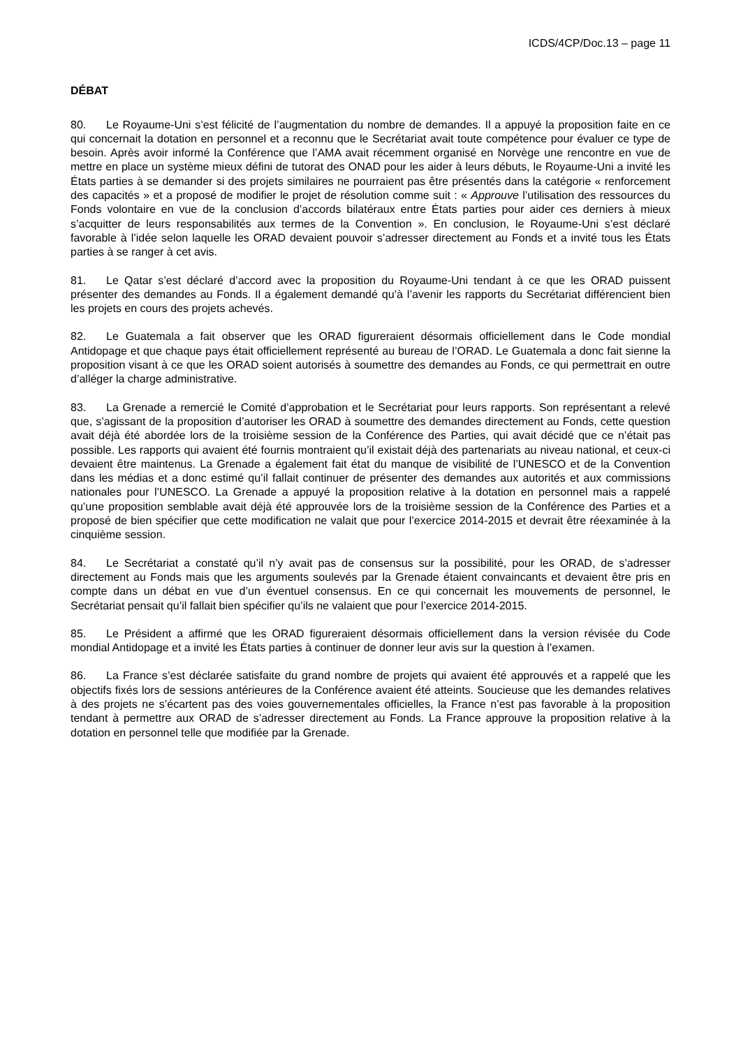ICDS/4CP/Doc.13 – page 11
DÉBAT
80. Le Royaume-Uni s’est félicité de l’augmentation du nombre de demandes. Il a appuyé la proposition faite en ce qui concernait la dotation en personnel et a reconnu que le Secrétariat avait toute compétence pour évaluer ce type de besoin. Après avoir informé la Conférence que l’AMA avait récemment organisé en Norvège une rencontre en vue de mettre en place un système mieux défini de tutorat des ONAD pour les aider à leurs débuts, le Royaume-Uni a invité les États parties à se demander si des projets similaires ne pourraient pas être présentés dans la catégorie « renforcement des capacités » et a proposé de modifier le projet de résolution comme suit : « Approuve l’utilisation des ressources du Fonds volontaire en vue de la conclusion d’accords bilatéraux entre États parties pour aider ces derniers à mieux s’acquitter de leurs responsabilités aux termes de la Convention ». En conclusion, le Royaume-Uni s’est déclaré favorable à l’idée selon laquelle les ORAD devaient pouvoir s’adresser directement au Fonds et a invité tous les États parties à se ranger à cet avis.
81. Le Qatar s’est déclaré d’accord avec la proposition du Royaume-Uni tendant à ce que les ORAD puissent présenter des demandes au Fonds. Il a également demandé qu’à l’avenir les rapports du Secrétariat différencient bien les projets en cours des projets achevés.
82. Le Guatemala a fait observer que les ORAD figureraient désormais officiellement dans le Code mondial Antidopage et que chaque pays était officiellement représenté au bureau de l’ORAD. Le Guatemala a donc fait sienne la proposition visant à ce que les ORAD soient autorisés à soumettre des demandes au Fonds, ce qui permettrait en outre d’alléger la charge administrative.
83. La Grenade a remercié le Comité d’approbation et le Secrétariat pour leurs rapports. Son représentant a relevé que, s’agissant de la proposition d’autoriser les ORAD à soumettre des demandes directement au Fonds, cette question avait déjà été abordée lors de la troisième session de la Conférence des Parties, qui avait décidé que ce n’était pas possible. Les rapports qui avaient été fournis montraient qu’il existait déjà des partenariats au niveau national, et ceux-ci devaient être maintenus. La Grenade a également fait état du manque de visibilité de l’UNESCO et de la Convention dans les médias et a donc estimé qu’il fallait continuer de présenter des demandes aux autorités et aux commissions nationales pour l’UNESCO. La Grenade a appuyé la proposition relative à la dotation en personnel mais a rappelé qu’une proposition semblable avait déjà été approuvée lors de la troisième session de la Conférence des Parties et a proposé de bien spécifier que cette modification ne valait que pour l’exercice 2014-2015 et devrait être réexaminée à la cinquième session.
84. Le Secrétariat a constaté qu’il n’y avait pas de consensus sur la possibilité, pour les ORAD, de s’adresser directement au Fonds mais que les arguments soulevés par la Grenade étaient convaincants et devaient être pris en compte dans un débat en vue d’un éventuel consensus. En ce qui concernait les mouvements de personnel, le Secrétariat pensait qu’il fallait bien spécifier qu’ils ne valaient que pour l’exercice 2014-2015.
85. Le Président a affirmé que les ORAD figureraient désormais officiellement dans la version révisée du Code mondial Antidopage et a invité les États parties à continuer de donner leur avis sur la question à l’examen.
86. La France s’est déclarée satisfaite du grand nombre de projets qui avaient été approuvés et a rappelé que les objectifs fixés lors de sessions antérieures de la Conférence avaient été atteints. Soucieuse que les demandes relatives à des projets ne s’écartent pas des voies gouvernementales officielles, la France n’est pas favorable à la proposition tendant à permettre aux ORAD de s’adresser directement au Fonds. La France approuve la proposition relative à la dotation en personnel telle que modifiée par la Grenade.